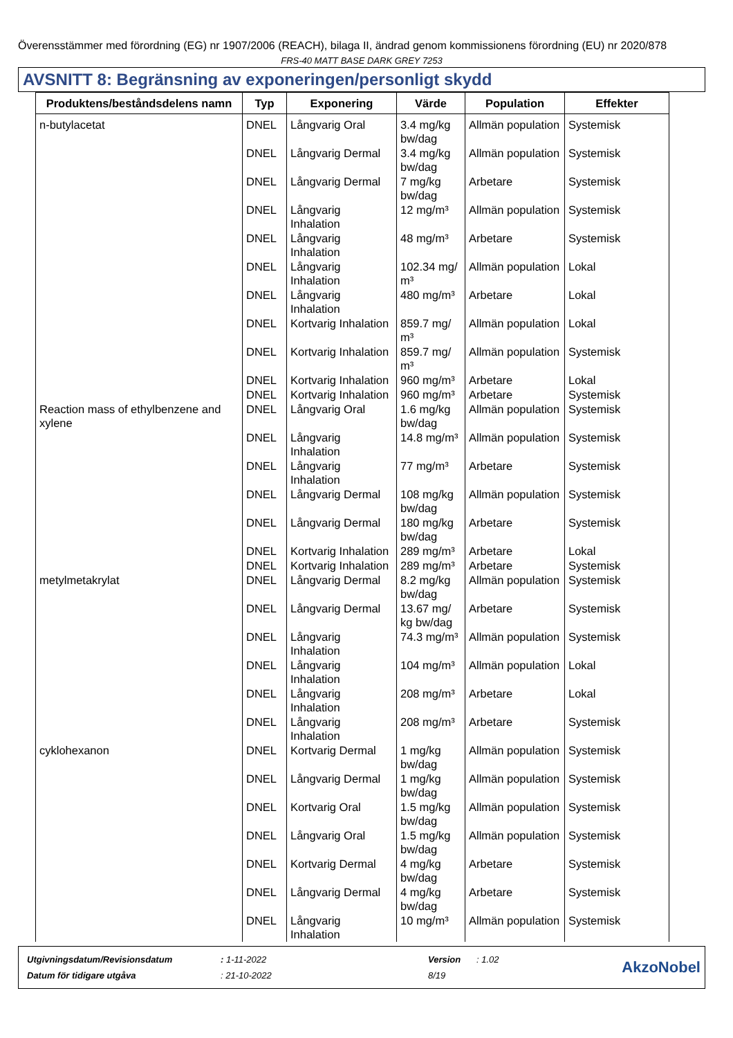Överensstämmer med förordning (EG) nr 1907/2006 (REACH), bilaga II, ändrad genom kommissionens förordning (EU) nr 2020/878
FRS-40 MATT BASE DARK GREY 7253
AVSNITT 8: Begränsning av exponeringen/personligt skydd
| Produktens/beståndsdelens namn | Typ | Exponering | Värde | Population | Effekter |
| --- | --- | --- | --- | --- | --- |
| n-butylacetat | DNEL | Långvarig Oral | 3.4 mg/kg bw/dag | Allmän population | Systemisk |
| | DNEL | Långvarig Dermal | 3.4 mg/kg bw/dag | Allmän population | Systemisk |
| | DNEL | Långvarig Dermal | 7 mg/kg bw/dag | Arbetare | Systemisk |
| | DNEL | Långvarig Inhalation | 12 mg/m³ | Allmän population | Systemisk |
| | DNEL | Långvarig Inhalation | 48 mg/m³ | Arbetare | Systemisk |
| | DNEL | Långvarig Inhalation | 102.34 mg/ m³ | Allmän population | Lokal |
| | DNEL | Långvarig Inhalation | 480 mg/m³ | Arbetare | Lokal |
| | DNEL | Kortvarig Inhalation | 859.7 mg/ m³ | Allmän population | Lokal |
| | DNEL | Kortvarig Inhalation | 859.7 mg/ m³ | Allmän population | Systemisk |
| | DNEL | Kortvarig Inhalation | 960 mg/m³ | Arbetare | Lokal |
| | DNEL | Kortvarig Inhalation | 960 mg/m³ | Arbetare | Systemisk |
| Reaction mass of ethylbenzene and xylene | DNEL | Långvarig Oral | 1.6 mg/kg bw/dag | Allmän population | Systemisk |
| | DNEL | Långvarig Inhalation | 14.8 mg/m³ | Allmän population | Systemisk |
| | DNEL | Långvarig Inhalation | 77 mg/m³ | Arbetare | Systemisk |
| | DNEL | Långvarig Dermal | 108 mg/kg bw/dag | Allmän population | Systemisk |
| | DNEL | Långvarig Dermal | 180 mg/kg bw/dag | Arbetare | Systemisk |
| | DNEL | Kortvarig Inhalation | 289 mg/m³ | Arbetare | Lokal |
| | DNEL | Kortvarig Inhalation | 289 mg/m³ | Arbetare | Systemisk |
| metylmetakrylat | DNEL | Långvarig Dermal | 8.2 mg/kg bw/dag | Allmän population | Systemisk |
| | DNEL | Långvarig Dermal | 13.67 mg/ kg bw/dag | Arbetare | Systemisk |
| | DNEL | Långvarig Inhalation | 74.3 mg/m³ | Allmän population | Systemisk |
| | DNEL | Långvarig Inhalation | 104 mg/m³ | Allmän population | Lokal |
| | DNEL | Långvarig Inhalation | 208 mg/m³ | Arbetare | Lokal |
| | DNEL | Långvarig Inhalation | 208 mg/m³ | Arbetare | Systemisk |
| cyklohexanon | DNEL | Kortvarig Dermal | 1 mg/kg bw/dag | Allmän population | Systemisk |
| | DNEL | Långvarig Dermal | 1 mg/kg bw/dag | Allmän population | Systemisk |
| | DNEL | Kortvarig Oral | 1.5 mg/kg bw/dag | Allmän population | Systemisk |
| | DNEL | Långvarig Oral | 1.5 mg/kg bw/dag | Allmän population | Systemisk |
| | DNEL | Kortvarig Dermal | 4 mg/kg bw/dag | Arbetare | Systemisk |
| | DNEL | Långvarig Dermal | 4 mg/kg bw/dag | Arbetare | Systemisk |
| | DNEL | Långvarig Inhalation | 10 mg/m³ | Allmän population | Systemisk |
| Utgivningsdatum/Revisionsdatum | : 1-11-2022 | Version | : 1.02 |
| Datum för tidigare utgåva | : 21-10-2022 | 8/19 | |
AkzoNobel